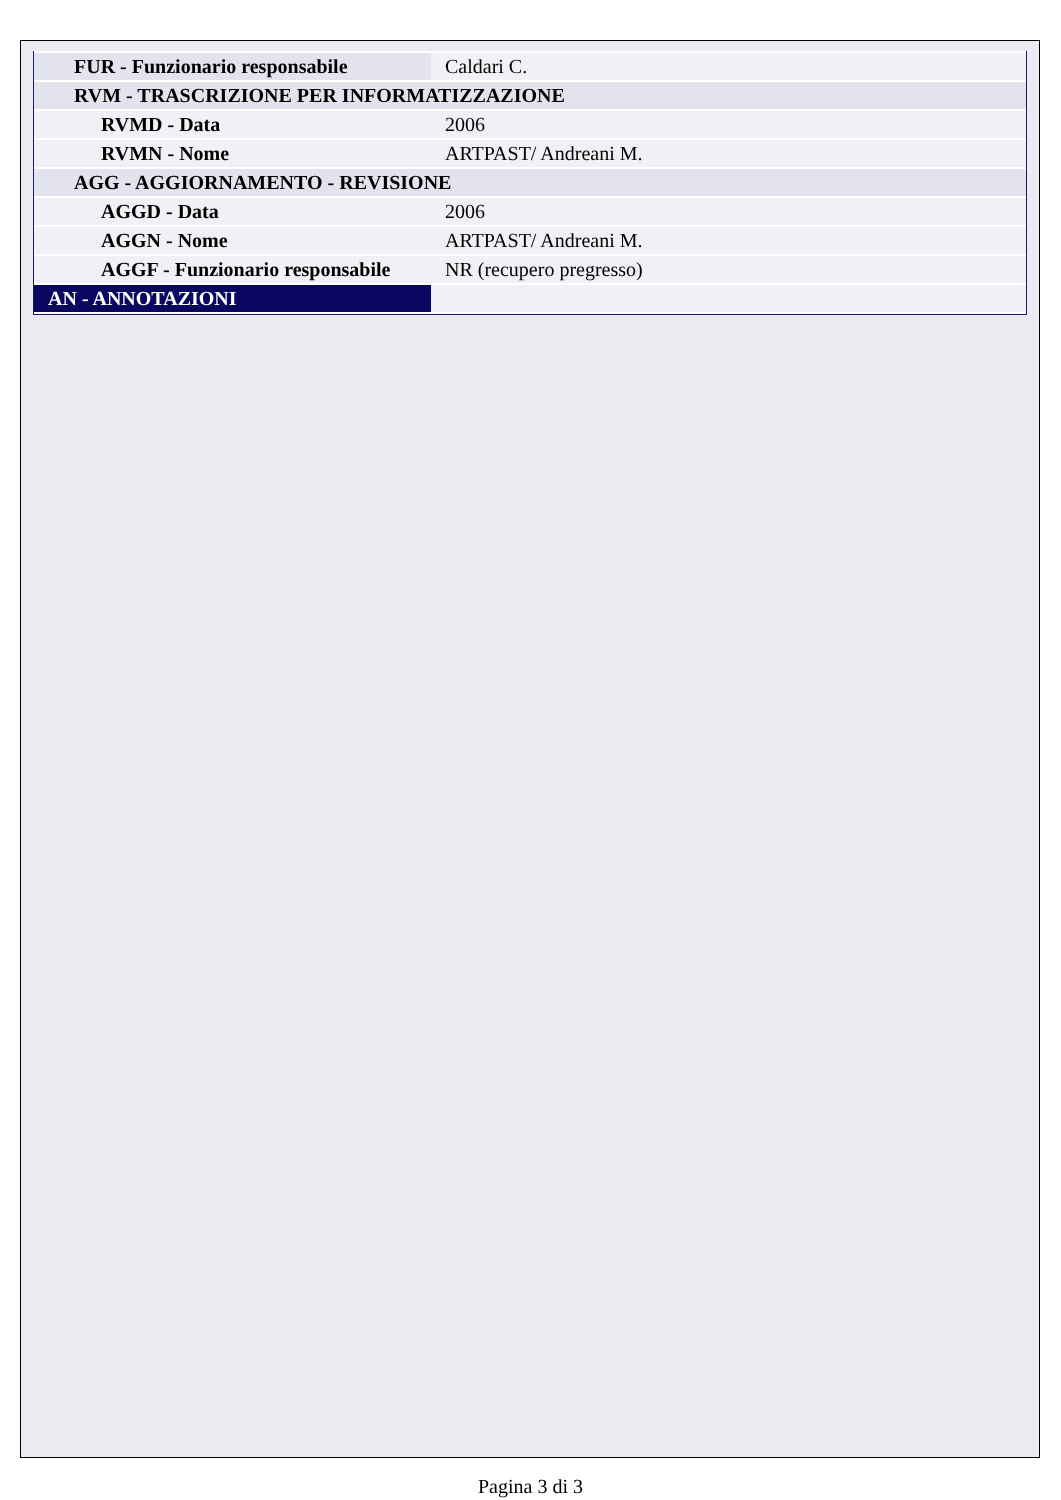| FUR - Funzionario responsabile | Caldari C. |
| RVM - TRASCRIZIONE PER INFORMATIZZAZIONE | |
| RVMD - Data | 2006 |
| RVMN - Nome | ARTPAST/ Andreani M. |
| AGG - AGGIORNAMENTO - REVISIONE | |
| AGGD - Data | 2006 |
| AGGN - Nome | ARTPAST/ Andreani M. |
| AGGF - Funzionario responsabile | NR (recupero pregresso) |
| AN - ANNOTAZIONI | |
Pagina 3 di 3